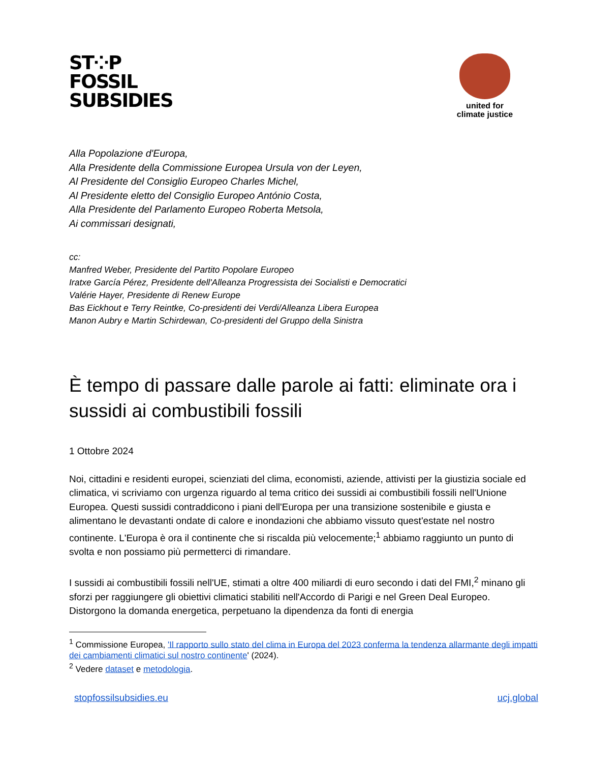ST⁘P
FOSSIL
SUBSIDIES
united for
climate justice
Alla Popolazione d'Europa,
Alla Presidente della Commissione Europea Ursula von der Leyen,
Al Presidente del Consiglio Europeo Charles Michel,
Al Presidente eletto del Consiglio Europeo António Costa,
Alla Presidente del Parlamento Europeo Roberta Metsola,
Ai commissari designati,
cc:
Manfred Weber, Presidente del Partito Popolare Europeo
Iratxe García Pérez, Presidente dell'Alleanza Progressista dei Socialisti e Democratici
Valérie Hayer, Presidente di Renew Europe
Bas Eickhout e Terry Reintke, Co-presidenti dei Verdi/Alleanza Libera Europea
Manon Aubry e Martin Schirdewan, Co-presidenti del Gruppo della Sinistra
È tempo di passare dalle parole ai fatti: eliminate ora i sussidi ai combustibili fossili
1 Ottobre 2024
Noi, cittadini e residenti europei, scienziati del clima, economisti, aziende, attivisti per la giustizia sociale ed climatica, vi scriviamo con urgenza riguardo al tema critico dei sussidi ai combustibili fossili nell'Unione Europea. Questi sussidi contraddicono i piani dell'Europa per una transizione sostenibile e giusta e alimentano le devastanti ondate di calore e inondazioni che abbiamo vissuto quest'estate nel nostro continente. L'Europa è ora il continente che si riscalda più velocemente;<sup>1</sup> abbiamo raggiunto un punto di svolta e non possiamo più permetterci di rimandare.
I sussidi ai combustibili fossili nell'UE, stimati a oltre 400 miliardi di euro secondo i dati del FMI,<sup>2</sup> minano gli sforzi per raggiungere gli obiettivi climatici stabiliti nell'Accordo di Parigi e nel Green Deal Europeo. Distorgono la domanda energetica, perpetuano la dipendenza da fonti di energia
<sup>1</sup> Commissione Europea, 'Il rapporto sullo stato del clima in Europa del 2023 conferma la tendenza allarmante degli impatti dei cambiamenti climatici sul nostro continente' (2024).
<sup>2</sup> Vedere dataset e metodologia.
stopfossilsubsidies.eu ucj.global